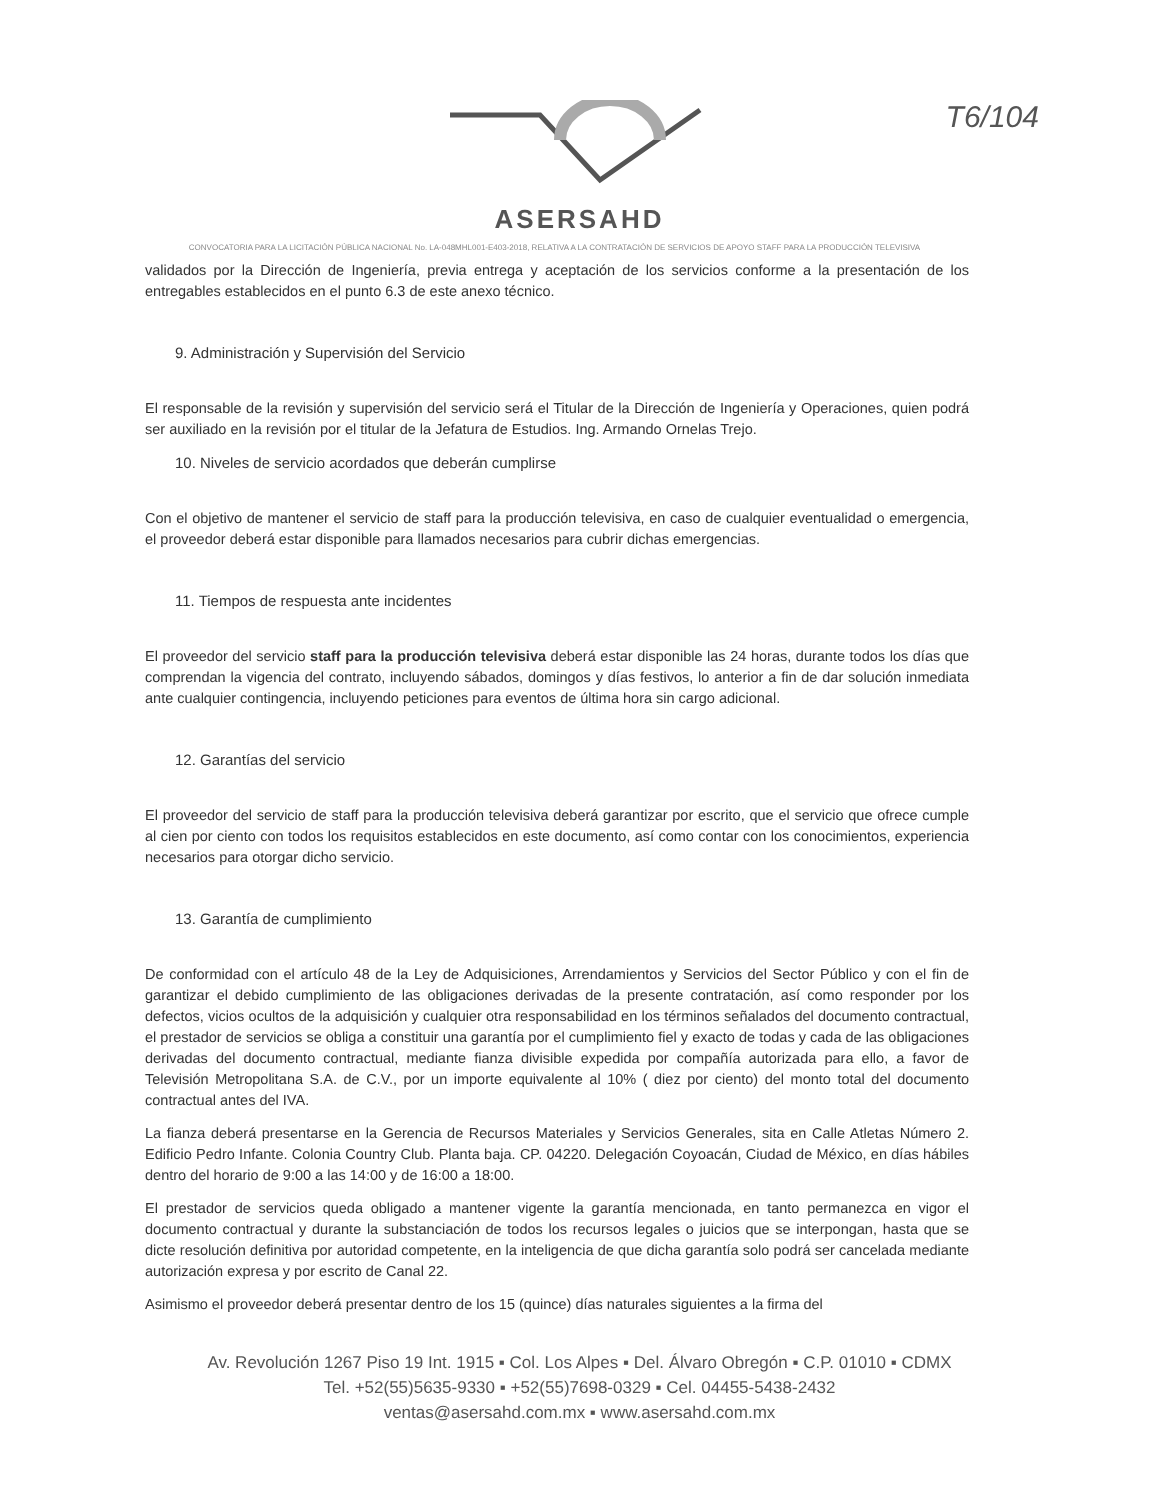T6/104
ASERSAHD
CONVOCATORIA PARA LA LICITACIÓN PÚBLICA NACIONAL No. LA-048MHL001-E403-2018, RELATIVA A LA CONTRATACIÓN DE SERVICIOS DE APOYO STAFF PARA LA PRODUCCIÓN TELEVISIVA
validados por la Dirección de Ingeniería, previa entrega y aceptación de los servicios conforme a la presentación de los entregables establecidos en el punto 6.3 de este anexo técnico.
9. Administración y Supervisión del Servicio
El responsable de la revisión y supervisión del servicio será el Titular de la Dirección de Ingeniería y Operaciones, quien podrá ser auxiliado en la revisión por el titular de la Jefatura de Estudios. Ing. Armando Ornelas Trejo.
10. Niveles de servicio acordados que deberán cumplirse
Con el objetivo de mantener el servicio de staff para la producción televisiva, en caso de cualquier eventualidad o emergencia, el proveedor deberá estar disponible para llamados necesarios para cubrir dichas emergencias.
11. Tiempos de respuesta ante incidentes
El proveedor del servicio staff para la producción televisiva deberá estar disponible las 24 horas, durante todos los días que comprendan la vigencia del contrato, incluyendo sábados, domingos y días festivos, lo anterior a fin de dar solución inmediata ante cualquier contingencia, incluyendo peticiones para eventos de última hora sin cargo adicional.
12. Garantías del servicio
El proveedor del servicio de staff para la producción televisiva deberá garantizar por escrito, que el servicio que ofrece cumple al cien por ciento con todos los requisitos establecidos en este documento, así como contar con los conocimientos, experiencia necesarios para otorgar dicho servicio.
13. Garantía de cumplimiento
De conformidad con el artículo 48 de la Ley de Adquisiciones, Arrendamientos y Servicios del Sector Público y con el fin de garantizar el debido cumplimiento de las obligaciones derivadas de la presente contratación, así como responder por los defectos, vicios ocultos de la adquisición y cualquier otra responsabilidad en los términos señalados del documento contractual, el prestador de servicios se obliga a constituir una garantía por el cumplimiento fiel y exacto de todas y cada de las obligaciones derivadas del documento contractual, mediante fianza divisible expedida por compañía autorizada para ello, a favor de Televisión Metropolitana S.A. de C.V., por un importe equivalente al 10% ( diez por ciento) del monto total del documento contractual antes del IVA.
La fianza deberá presentarse en la Gerencia de Recursos Materiales y Servicios Generales, sita en Calle Atletas Número 2. Edificio Pedro Infante. Colonia Country Club. Planta baja. CP. 04220. Delegación Coyoacán, Ciudad de México, en días hábiles dentro del horario de 9:00 a las 14:00 y de 16:00 a 18:00.
El prestador de servicios queda obligado a mantener vigente la garantía mencionada, en tanto permanezca en vigor el documento contractual y durante la substanciación de todos los recursos legales o juicios que se interpongan, hasta que se dicte resolución definitiva por autoridad competente, en la inteligencia de que dicha garantía solo podrá ser cancelada mediante autorización expresa y por escrito de Canal 22.
Asimismo el proveedor deberá presentar dentro de los 15 (quince) días naturales siguientes a la firma del
Av. Revolución 1267 Piso 19 Int. 1915 ▪ Col. Los Alpes ▪ Del. Álvaro Obregón ▪ C.P. 01010 ▪ CDMX
Tel. +52(55)5635-9330 ▪ +52(55)7698-0329 ▪ Cel. 04455-5438-2432
ventas@asersahd.com.mx ▪ www.asersahd.com.mx